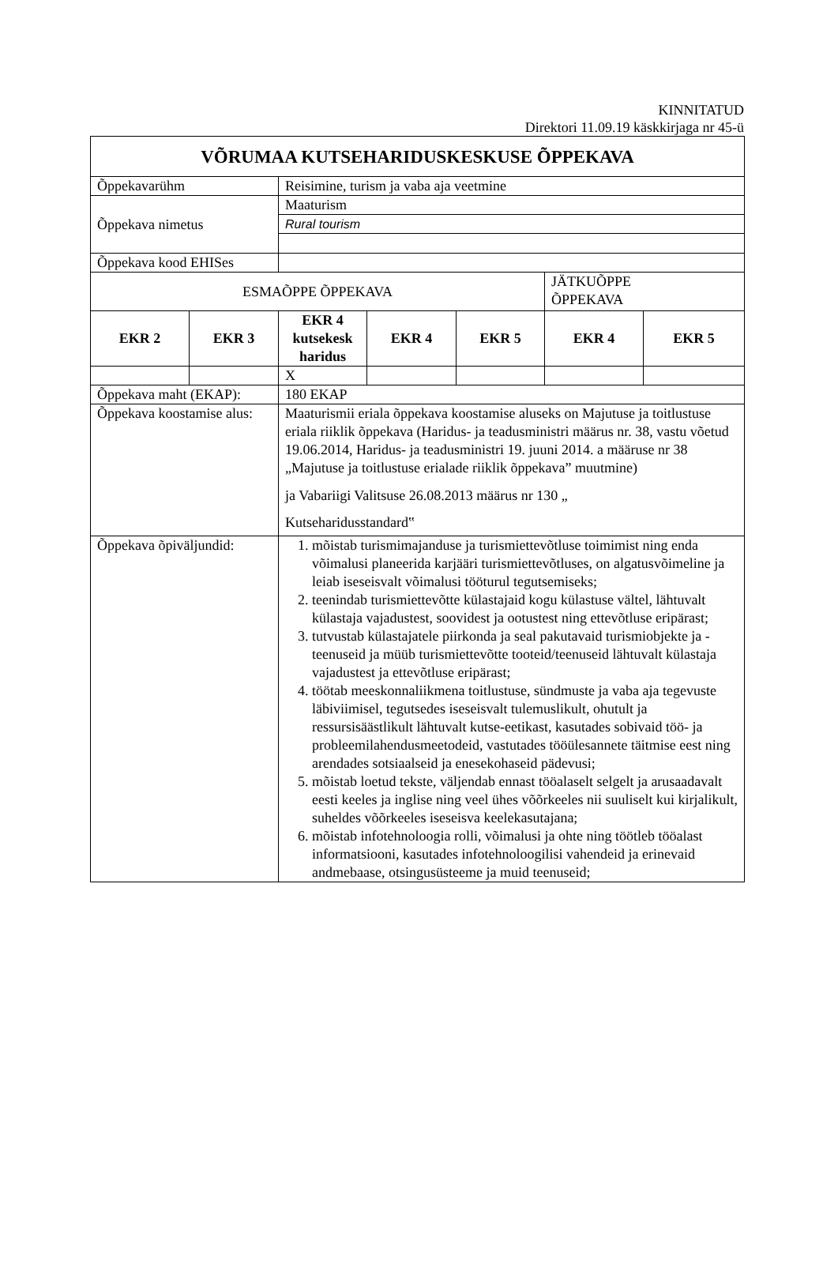KINNITATUD
Direktori 11.09.19 käskkirjaga nr 45-ü
| VÕRUMAA KUTSEHARIDUSKESKUSE ÕPPEKAVA | | | | | | |
| Õppekavarühm | | Reisimine, turism ja vaba aja veetmine | | | | |
| Õppekava nimetus | | Maaturism | | | | |
| | | Rural tourism | | | | |
| Õppekava kood EHISes | | | | | | |
| ESMAÕPPE ÕPPEKAVA | | | | | JÄTKUÕPPE ÕPPEKAVA | |
| EKR 2 | EKR 3 | EKR 4 kutsekesk haridus | EKR 4 | EKR 5 | EKR 4 | EKR 5 |
| | | X | | | | |
| Õppekava maht (EKAP): | | 180 EKAP | | | | |
| Õppekava koostamise alus: | | Maaturismii eriala õppekava koostamise aluseks on Majutuse ja toitlustuse eriala riiklik õppekava (Haridus- ja teadusministri määrus nr. 38, vastu võetud 19.06.2014, Haridus- ja teadusministri 19. juuni 2014. a määruse nr 38 „Majutuse ja toitlustuse erialade riiklik õppekava” muutmine) ja Vabariigi Valitsuse 26.08.2013 määrus nr 130 „ Kutseharidusstandard‟ | | | | |
| Õppekava õpiväljundid: | | 1. mõistab turismimajanduse ja turismiettevõtluse toimimist ning enda võimalusi planeerida karjääri turismiettevõtluses, on algatusvõimeline ja leiab iseseisvalt võimalusi tööturul tegutsemiseks; 2. teenindab turismiettevõtte külastajaid kogu külastuse vältel, lähtuvalt külastaja vajadustest, soovidest ja ootustest ning ettevõtluse eripärast; 3. tutvustab külastajatele piirkonda ja seal pakutavaid turismiobjekte ja -teenuseid ja müüb turismiettevõtte tooteid/teenuseid lähtuvalt külastaja vajadustest ja ettevõtluse eripärast; 4. töötab meeskonnaliikmena toitlustuse, sündmuste ja vaba aja tegevuste läbiviimisel, tegutsedes iseseisvalt tulemuslikult, ohutult ja ressursisäästlikult lähtuvalt kutse-eetikast, kasutades sobivaid töö- ja probleemilahendusmeetodeid, vastutades tööülesannete täitmise eest ning arendades sotsiaalseid ja enesekohaseid pädevusi; 5. mõistab loetud tekste, väljendab ennast tööalaselt selgelt ja arusaadavalt eesti keeles ja inglise ning veel ühes võõrkeeles nii suuliselt kui kirjalikult, suheldes võõrkeeles iseseisva keelekasutajana; 6. mõistab infotehnoloogia rolli, võimalusi ja ohte ning töötleb tööalast informatsiooni, kasutades infotehnoloogilisi vahendeid ja erinevaid andmebaase, otsingusüsteeme ja muid teenuseid; | | | | |